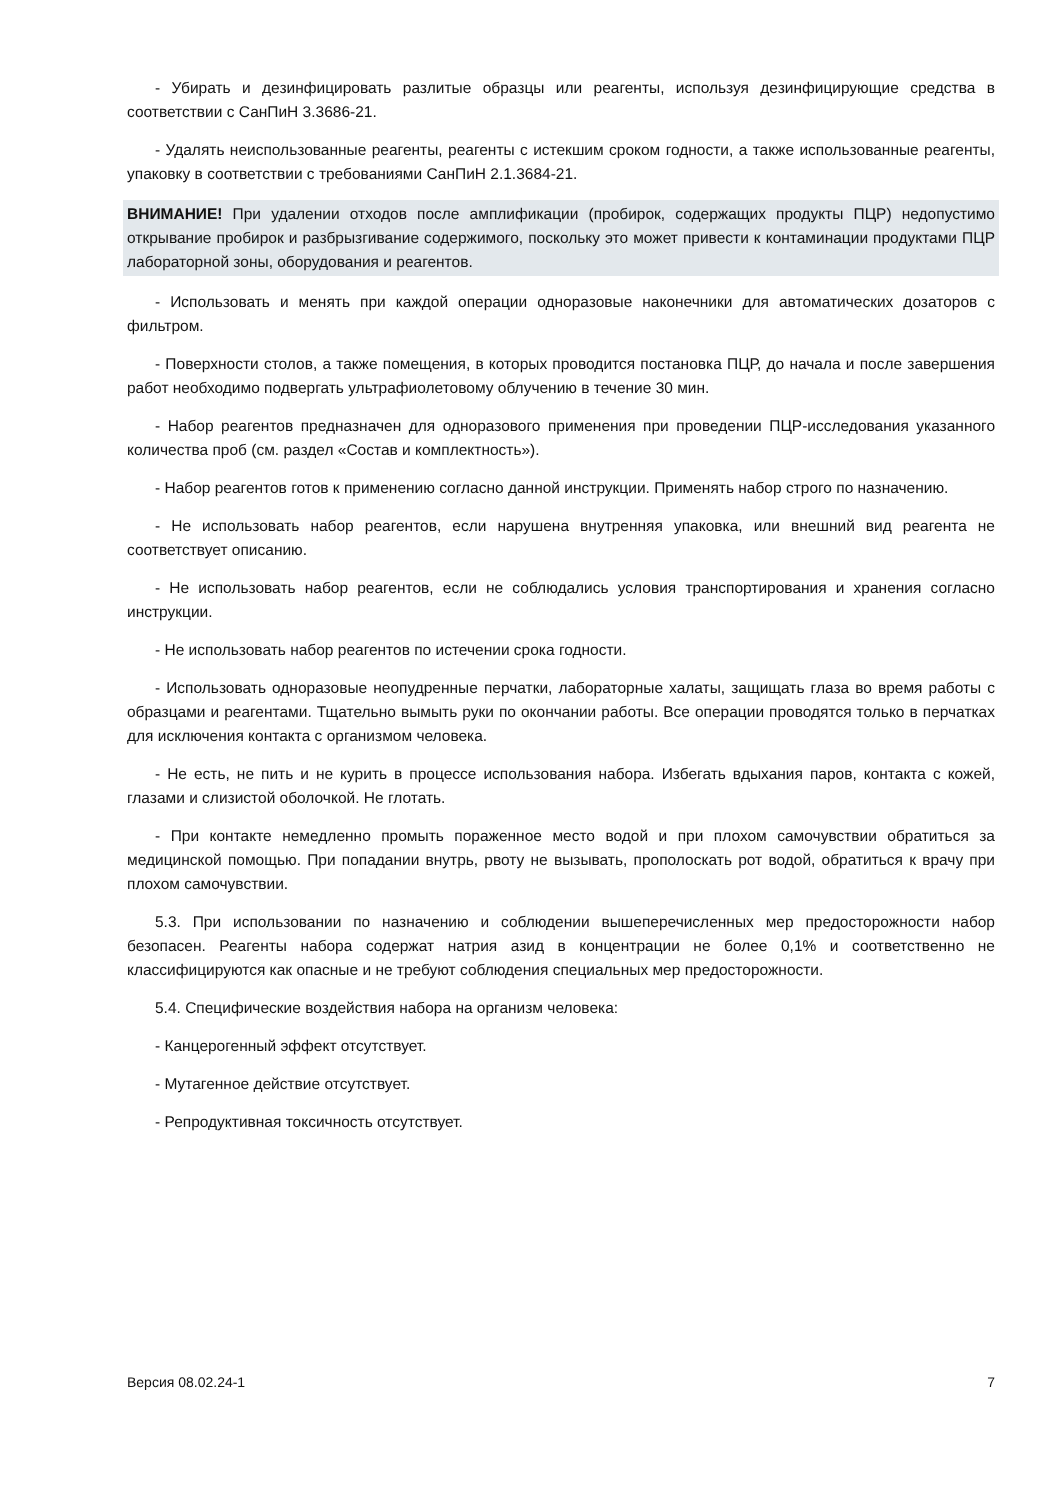- Убирать и дезинфицировать разлитые образцы или реагенты, используя дезинфицирующие средства в соответствии с СанПиН 3.3686-21.
- Удалять неиспользованные реагенты, реагенты с истекшим сроком годности, а также использованные реагенты, упаковку в соответствии с требованиями СанПиН 2.1.3684-21.
ВНИМАНИЕ! При удалении отходов после амплификации (пробирок, содержащих продукты ПЦР) недопустимо открывание пробирок и разбрызгивание содержимого, поскольку это может привести к контаминации продуктами ПЦР лабораторной зоны, оборудования и реагентов.
- Использовать и менять при каждой операции одноразовые наконечники для автоматических дозаторов с фильтром.
- Поверхности столов, а также помещения, в которых проводится постановка ПЦР, до начала и после завершения работ необходимо подвергать ультрафиолетовому облучению в течение 30 мин.
- Набор реагентов предназначен для одноразового применения при проведении ПЦР-исследования указанного количества проб (см. раздел «Состав и комплектность»).
- Набор реагентов готов к применению согласно данной инструкции. Применять набор строго по назначению.
- Не использовать набор реагентов, если нарушена внутренняя упаковка, или внешний вид реагента не соответствует описанию.
- Не использовать набор реагентов, если не соблюдались условия транспортирования и хранения согласно инструкции.
- Не использовать набор реагентов по истечении срока годности.
- Использовать одноразовые неопудренные перчатки, лабораторные халаты, защищать глаза во время работы с образцами и реагентами. Тщательно вымыть руки по окончании работы. Все операции проводятся только в перчатках для исключения контакта с организмом человека.
- Не есть, не пить и не курить в процессе использования набора. Избегать вдыхания паров, контакта с кожей, глазами и слизистой оболочкой. Не глотать.
- При контакте немедленно промыть пораженное место водой и при плохом самочувствии обратиться за медицинской помощью. При попадании внутрь, рвоту не вызывать, прополоскать рот водой, обратиться к врачу при плохом самочувствии.
5.3. При использовании по назначению и соблюдении вышеперечисленных мер предосторожности набор безопасен. Реагенты набора содержат натрия азид в концентрации не более 0,1% и соответственно не классифицируются как опасные и не требуют соблюдения специальных мер предосторожности.
5.4. Специфические воздействия набора на организм человека:
- Канцерогенный эффект отсутствует.
- Мутагенное действие отсутствует.
- Репродуктивная токсичность отсутствует.
Версия 08.02.24-1 7